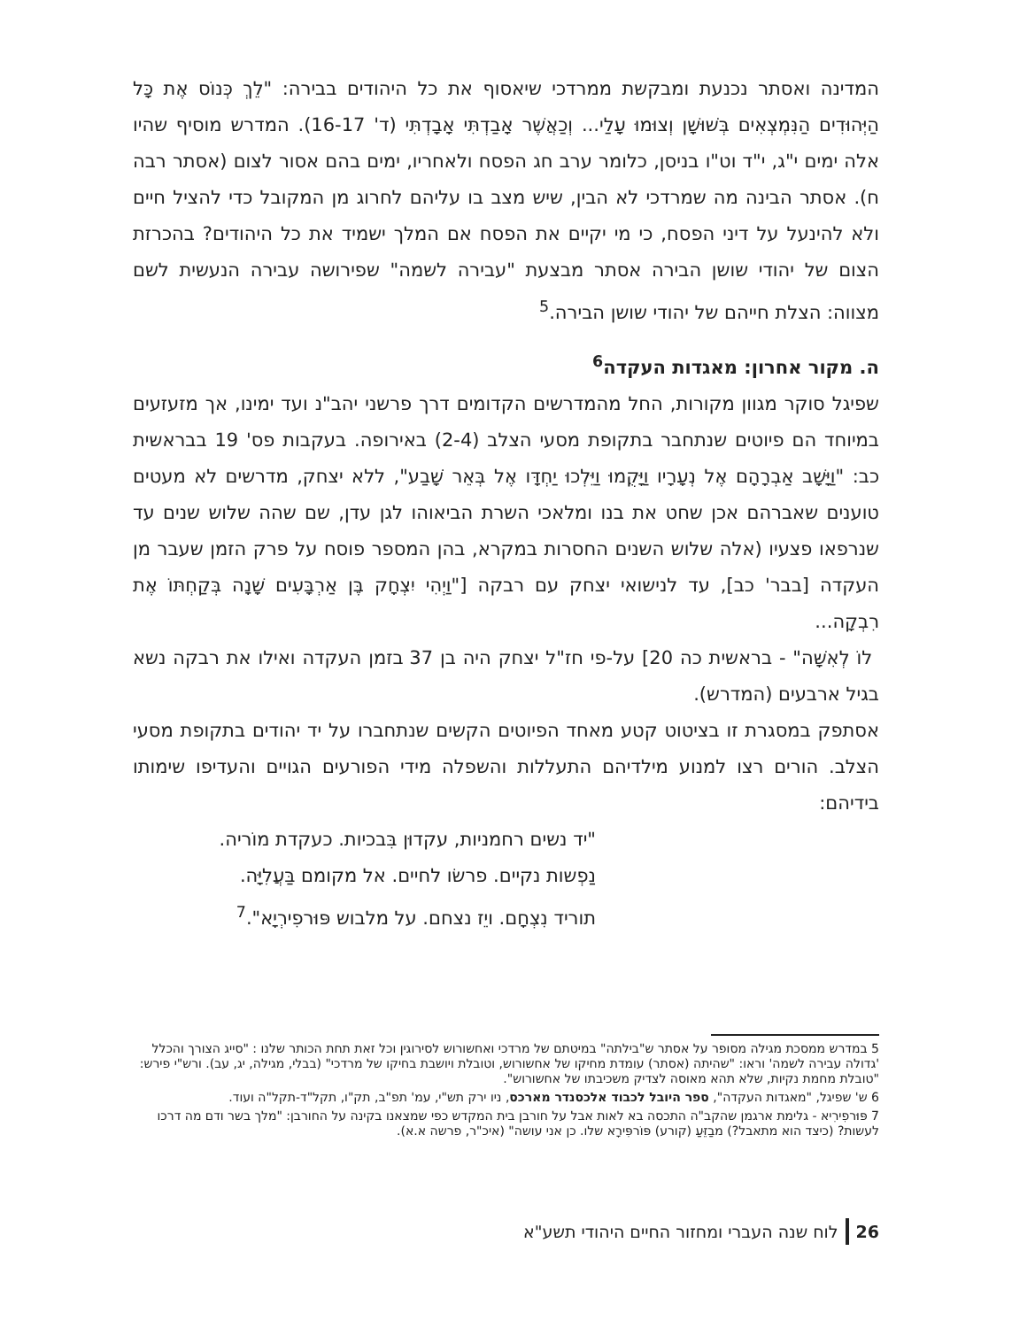המדינה ואסתר נכנעת ומבקשת ממרדכי שיאסוף את כל היהודים בבירה: "לֵךְ כְּנוֹס אֶת כָּל הַיְּהוּדִים הַנִּמְצְאִים בְּשׁוּשָׁן וְצוּמוּ עָלַי... וְכַאֲשֶׁר אָבַדְתִּי אָבָדְתִּי (ד' 16-17). המדרש מוסיף שהיו אלה ימים י"ג, י"ד וט"ו בניסן, כלומר ערב חג הפסח ולאחריו, ימים בהם אסור לצום (אסתר רבה ח). אסתר הבינה מה שמרדכי לא הבין, שיש מצב בו עליהם לחרוג מן המקובל כדי להציל חיים ולא להינעל על דיני הפסח, כי מי יקיים את הפסח אם המלך ישמיד את כל היהודים? בהכרזת הצום של יהודי שושן הבירה אסתר מבצעת "עבירה לשמה" שפירושה עבירה הנעשית לשם מצווה: הצלת חייהם של יהודי שושן הבירה.<sup>5</sup>
ה. מקור אחרון: מאגדות העקדה<sup>6</sup>
שפיגל סוקר מגוון מקורות, החל מהמדרשים הקדומים דרך פרשני יהב"נ ועד ימינו, אך מזעזעים במיוחד הם פיוטים שנתחבר בתקופת מסעי הצלב (2-4) באירופה. בעקבות פס' 19 בבראשית כב: "וַיָּשָׁב אַבְרָהָם אֶל נְעָרָיו וַיָּקֻמוּ וַיֵּלְכוּ יַחְדָּו אֶל בְּאֵר שָׁבַע", ללא יצחק, מדרשים לא מעטים טוענים שאברהם אכן שחט את בנו ומלאכי השרת הביאוהו לגן עדן, שם שהה שלוש שנים עד שנרפאו פצעיו (אלה שלוש השנים החסרות במקרא, בהן המספר פוסח על פרק הזמן שעבר מן העקדה [בבר' כב], עד לנישואי יצחק עם רבקה ["וַיְהִי יִצְחָק בֶּן אַרְבָּעִים שָׁנָה בְּקַחְתּוֹ אֶת רִבְקָה...
לוֹ לְאִשָּׁה" - בראשית כה 20] על-פי חז"ל יצחק היה בן 37 בזמן העקדה ואילו את רבקה נשא בגיל ארבעים (המדרש).
אסתפק במסגרת זו בציטוט קטע מאחד הפיוטים הקשים שנתחברו על יד יהודים בתקופת מסעי הצלב. הורים רצו למנוע מילדיהם התעללות והשפלה מידי הפורעים הגויים והעדיפו שימותו בידיהם:
"יד נשים רחמניות, עקדוּן בִּבכיות. כעקדת מוֹריה.
נַפְשות נקיים. פרשׂו לחיים. אל מקומם בַּעֲלִיָּה.
תוריד נִצְחָם. ויֵז נצחם. על מלבוש פּוּרפִירְיָא".<sup>7</sup>
5 במדרש ממסכת מגילה מסופר על אסתר ש"בילתה" במיטתם של מרדכי ואחשורוש לסירוגין וכל זאת תחת הכותר שלנו : "סייג הצורך והכלל 'גדולה עבירה לשמה' וראו: "שהיתה (אסתר) עומדת מחיקו של אחשורוש, וטובלת ויושבת בחיקו של מרדכי" (בבלי, מגילה, יג, עב). ורש"י פירש: "טובלת מחמת נקיות, שלא תהא מאוסה לצדיק משכיבתו של אחשורוש".
6 ש' שפיגל, "מאגדות העקדה", ספר היובל לכבוד אלכסנדר מארכס, ניו ירק תש"י, עמ' תפ"ב, תק"ו, תקל"ד-תקל"ה ועוד.
7 פּוּרפִירִיא - גלימת ארגמן שהקב"ה התכסה בא לאות אבל על חורבן בית המקדש כפי שמצאנו בקינה על החורבן: "מלך בשר ודם מה דרכו לעשות? (כיצד הוא מתאבל?) מבַזֵּעַ (קורע) פּוֹרפִּירָא שלו. כן אני עושה" (איכ"ר, פרשה א.א).
26 לוח שנה העברי ומחזור החיים היהודי תשע"א